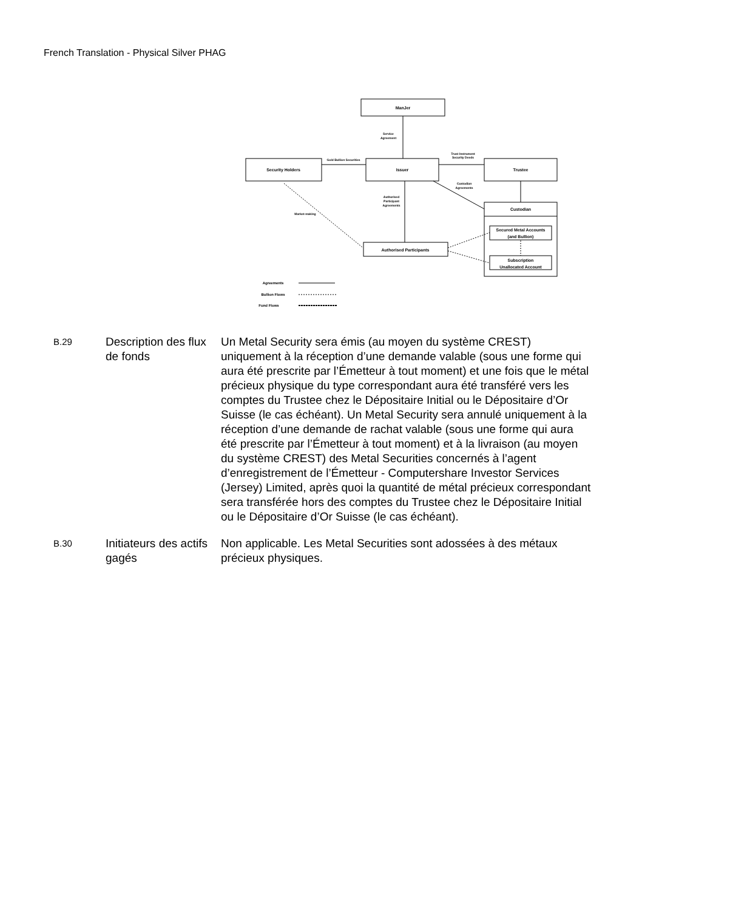French Translation - Physical Silver PHAG
ManJer
Security Holders
Issuer
Trustee
Custodian
Secured Metal Accounts
(and Bullion)
Subscription
Unallocated Account
Authorised Participants
Service
Agreement
Gold Bullion Securities
Trust Instrument
Security Deeds
Custodian
Agreements
Authorised
Participant
Agreements
Market-making
Agreements
Bullion Flows
Fund Flows
B.29
Description des flux de fonds
Un Metal Security sera émis (au moyen du système CREST) uniquement à la réception d’une demande valable (sous une forme qui aura été prescrite par l’Émetteur à tout moment) et une fois que le métal précieux physique du type correspondant aura été transféré vers les comptes du Trustee chez le Dépositaire Initial ou le Dépositaire d’Or Suisse (le cas échéant). Un Metal Security sera annulé uniquement à la réception d’une demande de rachat valable (sous une forme qui aura été prescrite par l’Émetteur à tout moment) et à la livraison (au moyen du système CREST) des Metal Securities concernés à l’agent d’enregistrement de l’Émetteur - Computershare Investor Services (Jersey) Limited, après quoi la quantité de métal précieux correspondant sera transférée hors des comptes du Trustee chez le Dépositaire Initial ou le Dépositaire d’Or Suisse (le cas échéant).
B.30
Initiateurs des actifs gagés
Non applicable. Les Metal Securities sont adossées à des métaux précieux physiques.